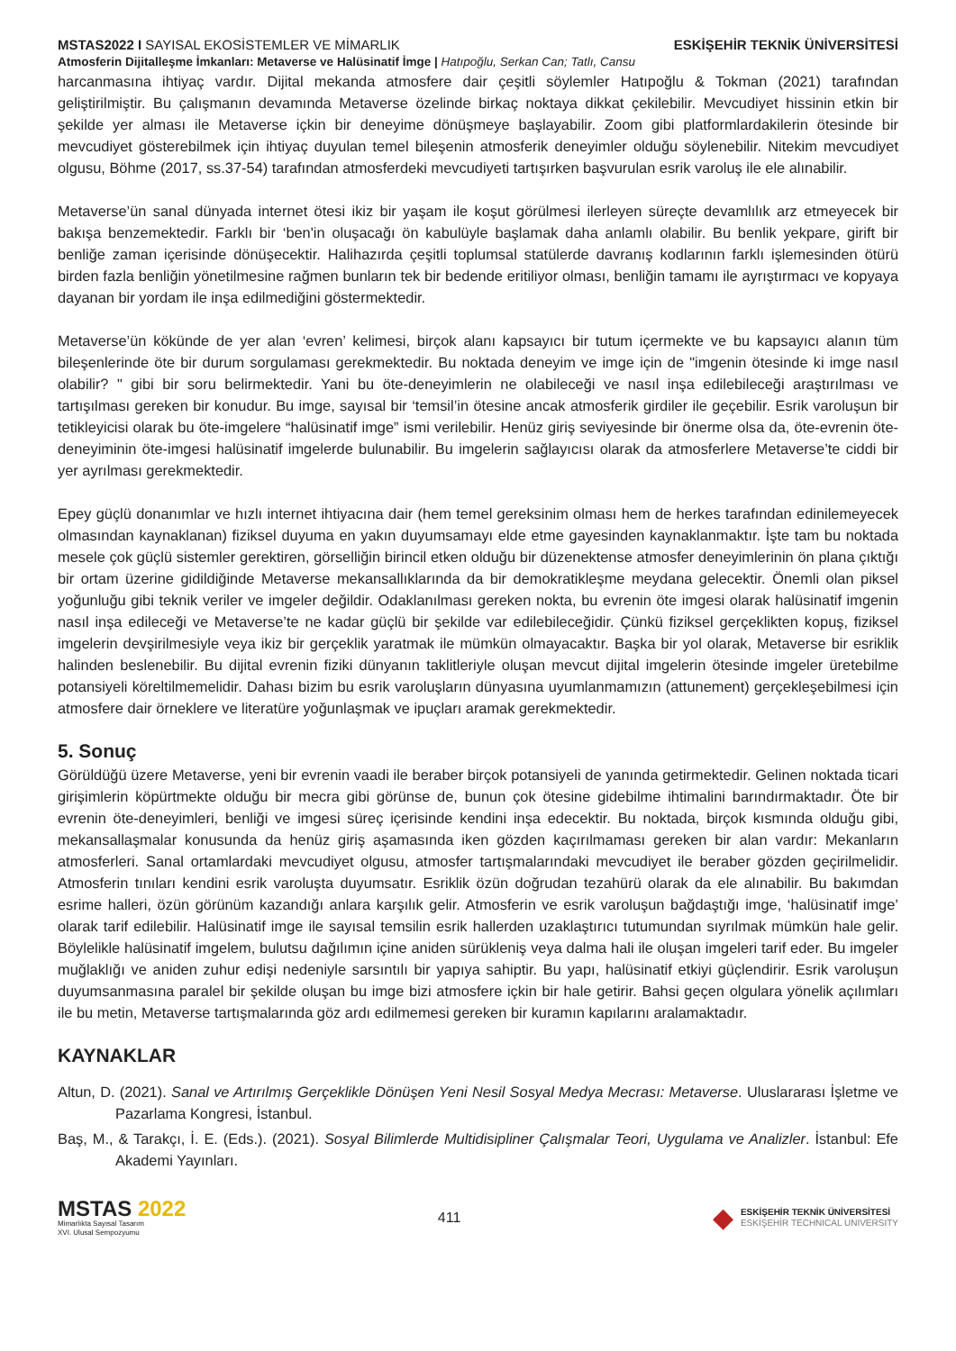MSTAS2022 I SAYISAL EKOSİSTEMLER VE MİMARLIK ESKİŞEHİR TEKNİK ÜNİVERSİTESİ
Atmosferin Dijitalleşme İmkanları: Metaverse ve Halüsinatif İmge | Hatıpoğlu, Serkan Can; Tatlı, Cansu
harcanmasına ihtiyaç vardır. Dijital mekanda atmosfere dair çeşitli söylemler Hatıpoğlu & Tokman (2021) tarafından geliştirilmiştir. Bu çalışmanın devamında Metaverse özelinde birkaç noktaya dikkat çekilebilir. Mevcudiyet hissinin etkin bir şekilde yer alması ile Metaverse içkin bir deneyime dönüşmeye başlayabilir. Zoom gibi platformlardakilerin ötesinde bir mevcudiyet gösterebilmek için ihtiyaç duyulan temel bileşenin atmosferik deneyimler olduğu söylenebilir. Nitekim mevcudiyet olgusu, Böhme (2017, ss.37-54) tarafından atmosferdeki mevcudiyeti tartışırken başvurulan esrik varoluş ile ele alınabilir.
Metaverse’ün sanal dünyada internet ötesi ikiz bir yaşam ile koşut görülmesi ilerleyen süreçte devamlılık arz etmeyecek bir bakışa benzemektedir. Farklı bir ‘ben'in oluşacağı ön kabulüyle başlamak daha anlamlı olabilir. Bu benlik yekpare, girift bir benliğe zaman içerisinde dönüşecektir. Halihazırda çeşitli toplumsal statülerde davranış kodlarının farklı işlemesinden ötürü birden fazla benliğin yönetilmesine rağmen bunların tek bir bedende eritiliyor olması, benliğin tamamı ile ayrıştırmacı ve kopyaya dayanan bir yordam ile inşa edilmediğini göstermektedir.
Metaverse’ün kökünde de yer alan ‘evren’ kelimesi, birçok alanı kapsayıcı bir tutum içermekte ve bu kapsayıcı alanın tüm bileşenlerinde öte bir durum sorgulaması gerekmektedir. Bu noktada deneyim ve imge için de "imgenin ötesinde ki imge nasıl olabilir? " gibi bir soru belirmektedir. Yani bu öte-deneyimlerin ne olabileceği ve nasıl inşa edilebileceği araştırılması ve tartışılması gereken bir konudur. Bu imge, sayısal bir ‘temsil’in ötesine ancak atmosferik girdiler ile geçebilir. Esrik varoluşun bir tetikleyicisi olarak bu öte-imgelere “halüsinatif imge” ismi verilebilir. Henüz giriş seviyesinde bir önerme olsa da, öte-evrenin öte-deneyiminin öte-imgesi halüsinatif imgelerde bulunabilir. Bu imgelerin sağlayıcısı olarak da atmosferlere Metaverse’te ciddi bir yer ayrılması gerekmektedir.
Epey güçlü donanımlar ve hızlı internet ihtiyacına dair (hem temel gereksinim olması hem de herkes tarafından edinilemeyecek olmasından kaynaklanan) fiziksel duyuma en yakın duyumsamayı elde etme gayesinden kaynaklanmaktır. İşte tam bu noktada mesele çok güçlü sistemler gerektiren, görselliğin birincil etken olduğu bir düzenektense atmosfer deneyimlerinin ön plana çıktığı bir ortam üzerine gidildiğinde Metaverse mekansallıklarında da bir demokratikleşme meydana gelecektir. Önemli olan piksel yoğunluğu gibi teknik veriler ve imgeler değildir. Odaklanılması gereken nokta, bu evrenin öte imgesi olarak halüsinatif imgenin nasıl inşa edileceği ve Metaverse’te ne kadar güçlü bir şekilde var edilebileceğidir. Çünkü fiziksel gerçeklikten kopuş, fiziksel imgelerin devşirilmesiyle veya ikiz bir gerçeklik yaratmak ile mümkün olmayacaktır. Başka bir yol olarak, Metaverse bir esriklik halinden beslenebilir. Bu dijital evrenin fiziki dünyanın taklitleriyle oluşan mevcut dijital imgelerin ötesinde imgeler üretebilme potansiyeli köreltilmemelidir. Dahası bizim bu esrik varoluşların dünyasına uyumlanmamızın (attunement) gerçekleşebilmesi için atmosfere dair örneklere ve literatüre yoğunlaşmak ve ipuçları aramak gerekmektedir.
5. Sonuç
Görüldüğü üzere Metaverse, yeni bir evrenin vaadi ile beraber birçok potansiyeli de yanında getirmektedir. Gelinen noktada ticari girişimlerin köpürtmekte olduğu bir mecra gibi görünse de, bunun çok ötesine gidebilme ihtimalini barındırmaktadır. Öte bir evrenin öte-deneyimleri, benliği ve imgesi süreç içerisinde kendini inşa edecektir. Bu noktada, birçok kısmında olduğu gibi, mekansallaşmalar konusunda da henüz giriş aşamasında iken gözden kaçırılmaması gereken bir alan vardır: Mekanların atmosferleri. Sanal ortamlardaki mevcudiyet olgusu, atmosfer tartışmalarındaki mevcudiyet ile beraber gözden geçirilmelidir. Atmosferin tınıları kendini esrik varoluşta duyumsatır. Esriklik özün doğrudan tezahürü olarak da ele alınabilir. Bu bakımdan esrime halleri, özün görünüm kazandığı anlara karşılık gelir. Atmosferin ve esrik varoluşun bağdaştığı imge, ‘halüsinatif imge’ olarak tarif edilebilir. Halüsinatif imge ile sayısal temsilin esrik hallerden uzaklaştırıcı tutumundan sıyrılmak mümkün hale gelir. Böylelikle halüsinatif imgelem, bulutsu dağılımın içine aniden sürükleniş veya dalma hali ile oluşan imgeleri tarif eder. Bu imgeler muğlaklığı ve aniden zuhur edişi nedeniyle sarsıntılı bir yapıya sahiptir. Bu yapı, halüsinatif etkiyi güçlendirir. Esrik varoluşun duyumsanmasına paralel bir şekilde oluşan bu imge bizi atmosfere içkin bir hale getirir. Bahsi geçen olgulara yönelik açılımları ile bu metin, Metaverse tartışmalarında göz ardı edilmemesi gereken bir kuramın kapılarını aralamaktadır.
KAYNAKLAR
Altun, D. (2021). Sanal ve Artırılmış Gerçeklikle Dönüşen Yeni Nesil Sosyal Medya Mecrası: Metaverse. Uluslararası İşletme ve Pazarlama Kongresi, İstanbul.
Baş, M., & Tarakçı, İ. E. (Eds.). (2021). Sosyal Bilimlerde Multidisipliner Çalışmalar Teori, Uygulama ve Analizler. İstanbul: Efe Akademi Yayınları.
MSTAS 2022
Mimarlıkta Sayısal Tasarım
XVI. Ulusal Sempozyumu
411
◆
ESKİŞEHİR TEKNİK ÜNİVERSİTESİ
ESKİŞEHİR TECHNICAL UNIVERSITY